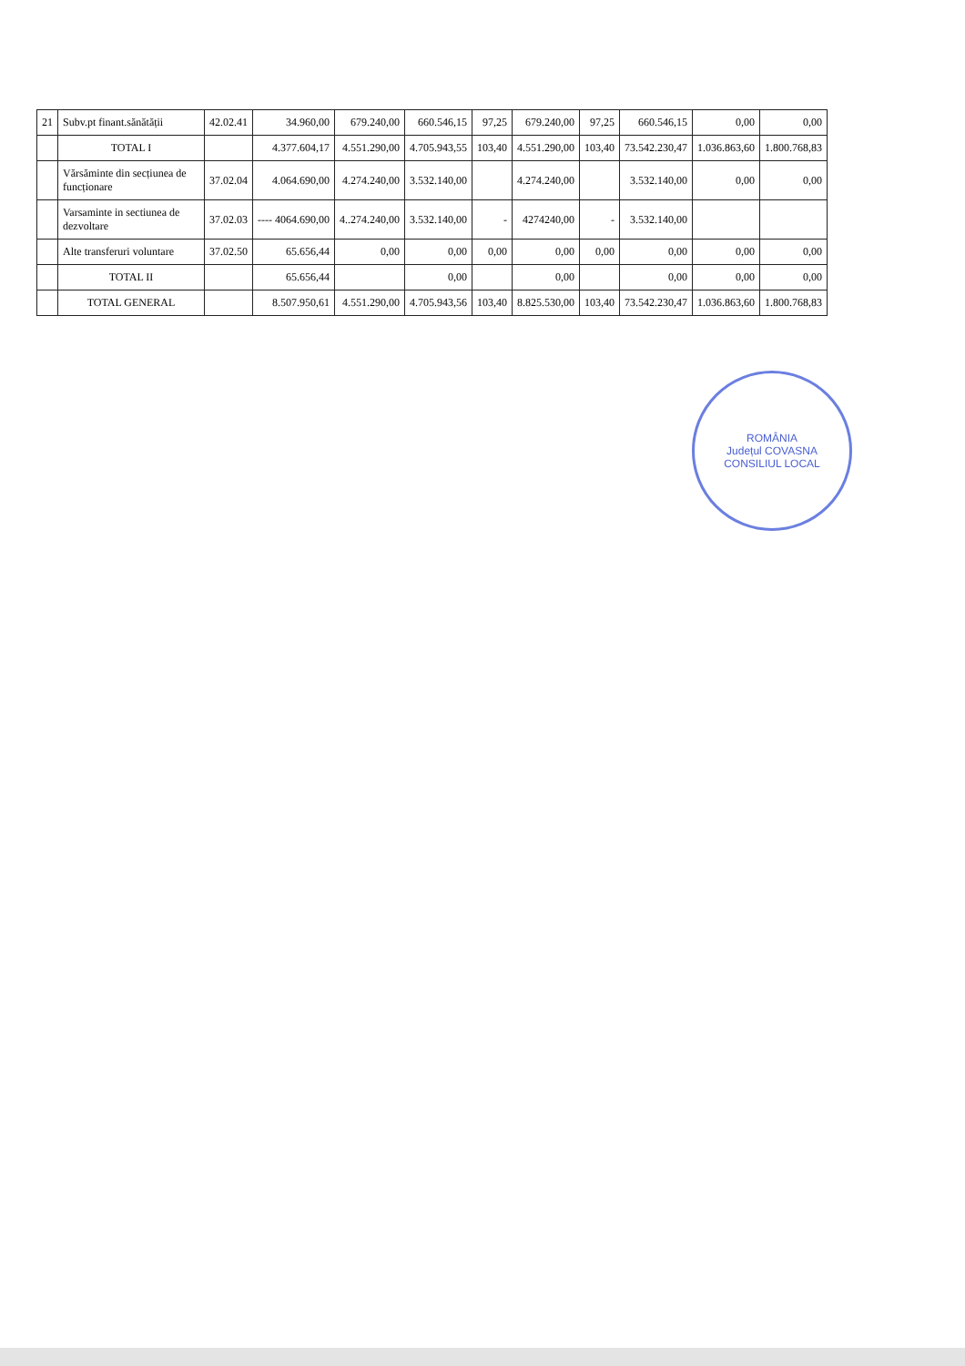| 21 | Subv.pt finant.sănătății | 42.02.41 | 34.960,00 | 679.240,00 | 660.546,15 | 97,25 | 679.240,00 | 97,25 | 660.546,15 | 0,00 | 0,00 |
| | TOTAL I | | 4.377.604,17 | 4.551.290,00 | 4.705.943,55 | 103,40 | 4.551.290,00 | 103,40 | 73.542.230,47 | 1.036.863,60 | 1.800.768,83 |
| | Vărsăminte din secțiunea de funcționare | 37.02.04 | 4.064.690,00 | 4.274.240,00 | 3.532.140,00 | | 4.274.240,00 | | 3.532.140,00 | 0,00 | 0,00 |
| | Varsaminte in sectiunea de dezvoltare | 37.02.03 | ---- 4064.690,00 | 4..274.240,00 | 3.532.140,00 | - | 4274240,00 | - | 3.532.140,00 | | |
| | Alte transferuri voluntare | 37.02.50 | 65.656,44 | 0,00 | 0,00 | 0,00 | 0,00 | 0,00 | 0,00 | 0,00 | 0,00 |
| | TOTAL II | | 65.656,44 | | 0,00 | | 0,00 | | 0,00 | 0,00 | 0,00 |
| | TOTAL GENERAL | | 8.507.950,61 | 4.551.290,00 | 4.705.943,56 | 103,40 | 8.825.530,00 | 103,40 | 73.542.230,47 | 1.036.863,60 | 1.800.768,83 |
ROMÂNIA
Județul COVASNA
CONSILIUL LOCAL